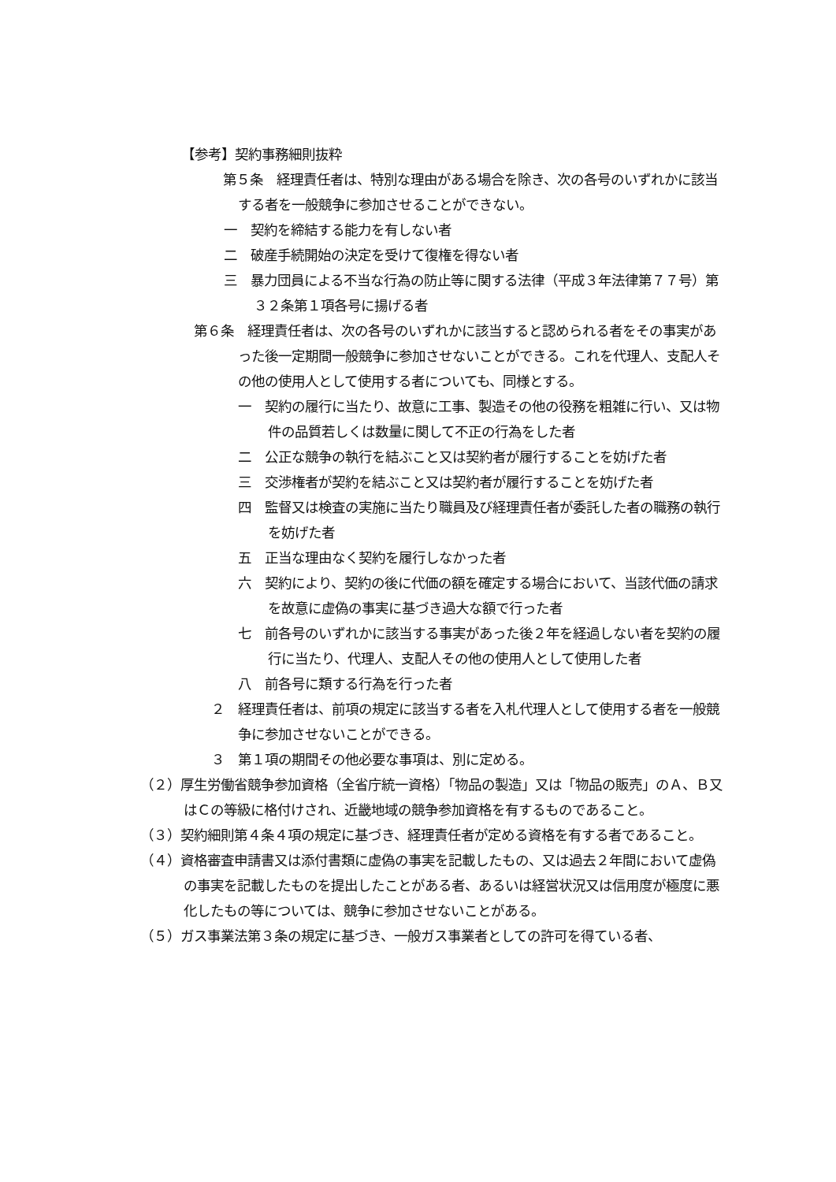【参考】契約事務細則抜粋
第５条　経理責任者は、特別な理由がある場合を除き、次の各号のいずれかに該当する者を一般競争に参加させることができない。
一　契約を締結する能力を有しない者
二　破産手続開始の決定を受けて復権を得ない者
三　暴力団員による不当な行為の防止等に関する法律（平成３年法律第７７号）第３２条第１項各号に揚げる者
第６条　経理責任者は、次の各号のいずれかに該当すると認められる者をその事実があった後一定期間一般競争に参加させないことができる。これを代理人、支配人その他の使用人として使用する者についても、同様とする。
一　契約の履行に当たり、故意に工事、製造その他の役務を粗雑に行い、又は物件の品質若しくは数量に関して不正の行為をした者
二　公正な競争の執行を結ぶこと又は契約者が履行することを妨げた者
三　交渉権者が契約を結ぶこと又は契約者が履行することを妨げた者
四　監督又は検査の実施に当たり職員及び経理責任者が委託した者の職務の執行を妨げた者
五　正当な理由なく契約を履行しなかった者
六　契約により、契約の後に代価の額を確定する場合において、当該代価の請求を故意に虚偽の事実に基づき過大な額で行った者
七　前各号のいずれかに該当する事実があった後２年を経過しない者を契約の履行に当たり、代理人、支配人その他の使用人として使用した者
八　前各号に類する行為を行った者
２　経理責任者は、前項の規定に該当する者を入札代理人として使用する者を一般競争に参加させないことができる。
３　第１項の期間その他必要な事項は、別に定める。
（２）厚生労働省競争参加資格（全省庁統一資格）「物品の製造」又は「物品の販売」のＡ、Ｂ又はＣの等級に格付けされ、近畿地域の競争参加資格を有するものであること。
（３）契約細則第４条４項の規定に基づき、経理責任者が定める資格を有する者であること。
（４）資格審査申請書又は添付書類に虚偽の事実を記載したもの、又は過去２年間において虚偽の事実を記載したものを提出したことがある者、あるいは経営状況又は信用度が極度に悪化したもの等については、競争に参加させないことがある。
（５）ガス事業法第３条の規定に基づき、一般ガス事業者としての許可を得ている者、